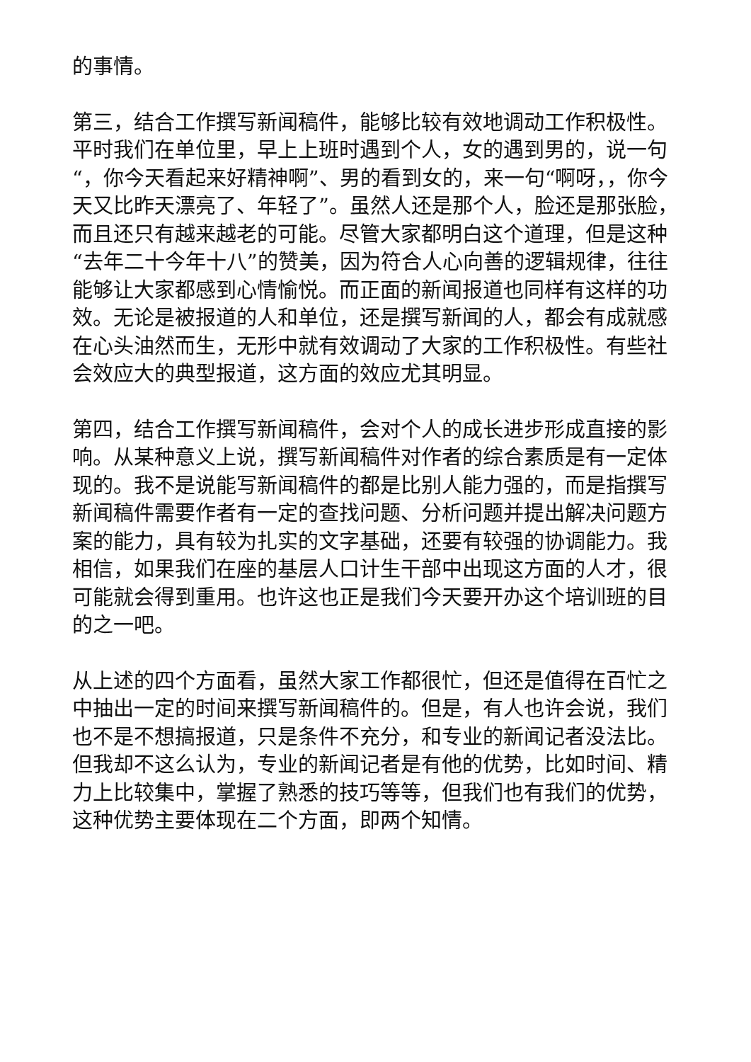的事情。
第三，结合工作撰写新闻稿件，能够比较有效地调动工作积极性。平时我们在单位里，早上上班时遇到个人，女的遇到男的，说一句“，你今天看起来好精神啊”、男的看到女的，来一句“啊呀，，你今天又比昨天漂亮了、年轻了”。虽然人还是那个人，脸还是那张脸，而且还只有越来越老的可能。尽管大家都明白这个道理，但是这种“去年二十今年十八”的赞美，因为符合人心向善的逻辑规律，往往能够让大家都感到心情愉悦。而正面的新闻报道也同样有这样的功效。无论是被报道的人和单位，还是撰写新闻的人，都会有成就感在心头油然而生，无形中就有效调动了大家的工作积极性。有些社会效应大的典型报道，这方面的效应尤其明显。
第四，结合工作撰写新闻稿件，会对个人的成长进步形成直接的影响。从某种意义上说，撰写新闻稿件对作者的综合素质是有一定体现的。我不是说能写新闻稿件的都是比别人能力强的，而是指撰写新闻稿件需要作者有一定的查找问题、分析问题并提出解决问题方案的能力，具有较为扎实的文字基础，还要有较强的协调能力。我相信，如果我们在座的基层人口计生干部中出现这方面的人才，很可能就会得到重用。也许这也正是我们今天要开办这个培训班的目的之一吧。
从上述的四个方面看，虽然大家工作都很忙，但还是值得在百忙之中抽出一定的时间来撰写新闻稿件的。但是，有人也许会说，我们也不是不想搞报道，只是条件不充分，和专业的新闻记者没法比。但我却不这么认为，专业的新闻记者是有他的优势，比如时间、精力上比较集中，掌握了熟悉的技巧等等，但我们也有我们的优势，这种优势主要体现在二个方面，即两个知情。